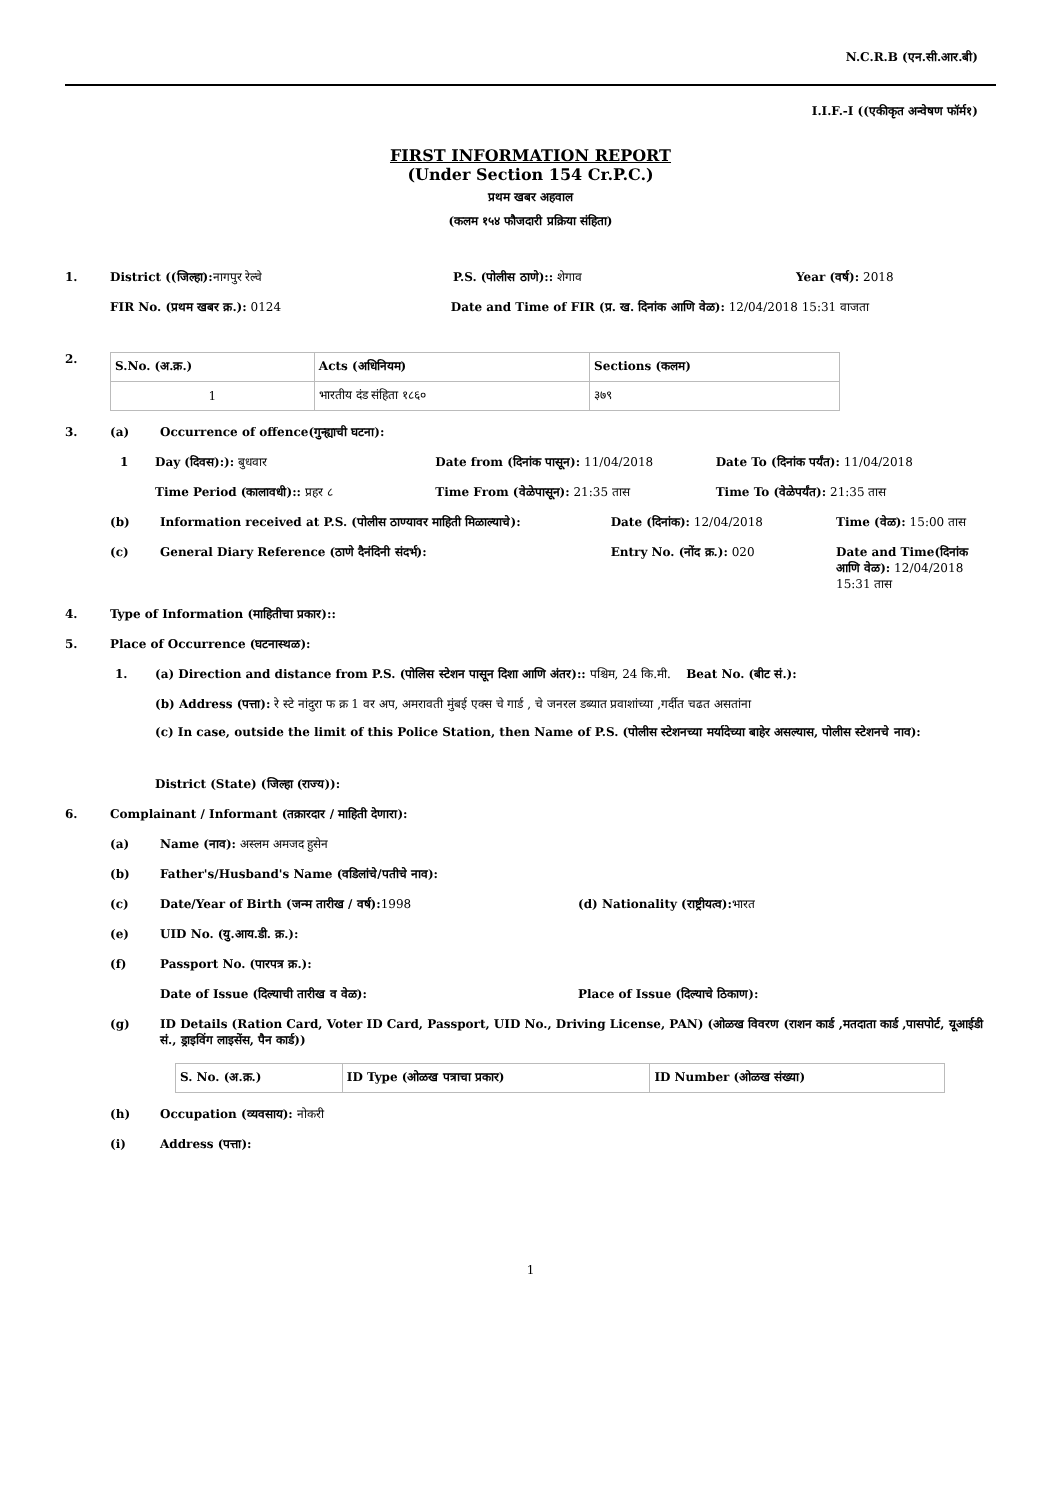N.C.R.B (एन.सी.आर.बी)
I.I.F.-I ((एकीकृत अन्वेषण फॉर्म१)
FIRST INFORMATION REPORT
(Under Section 154 Cr.P.C.)
प्रथम खबर अहवाल
(कलम १५४ फौजदारी प्रक्रिया संहिता)
1. District ((जिल्हा): नागपुर रेल्वे
P.S. (पोलीस ठाणे):: शेगाव Year (वर्ष): 2018
FIR No. (प्रथम खबर क्र.): 0124 Date and Time of FIR (प्र. ख. दिनांक आणि वेळ): 12/04/2018 15:31 वाजता
2.
| S.No. (अ.क्र.) | Acts (अधिनियम) | Sections (कलम) |
| --- | --- | --- |
| 1 | भारतीय दंड संहिता १८६० | ३७९ |
3. (a) Occurrence of offence(गुन्ह्याची घटना):
1 Day (दिवस):): बुधवार Date from (दिनांक पासून): 11/04/2018
Date To (दिनांक पर्यंत): 11/04/2018
Time Period (कालावधी):: प्रहर ८
Time From (वेळेपासून): 21:35 तास
Time To (वेळेपर्यंत): 21:35 तास
(b) Information received at P.S. (पोलीस ठाण्यावर माहिती मिळाल्याचे):
Date (दिनांक): 12/04/2018 Time (वेळ): 15:00 तास
(c) General Diary Reference (ठाणे दैनंदिनी संदर्भ):
Entry No. (नोंद क्र.): 020 Date and Time(दिनांक आणि वेळ): 12/04/2018 15:31 तास
4. Type of Information (माहितीचा प्रकार)::
5. Place of Occurrence (घटनास्थळ):
1. (a) Direction and distance from P.S. (पोलिस स्टेशन पासून दिशा आणि अंतर):: पश्चिम, 24 कि.मी. Beat No. (बीट सं.):
(b) Address (पत्ता): रे स्टे नांदुरा फ क्र 1 वर अप, अमरावती मुंबई एक्स चे गार्ड , चे जनरल डब्यात प्रवाशांच्या ,गर्दीत चढत असतांना
(c) In case, outside the limit of this Police Station, then Name of P.S. (पोलीस स्टेशनच्या मर्यादेच्या बाहेर असल्यास, पोलीस स्टेशनचे नाव):
District (State) (जिल्हा (राज्य)):
6. Complainant / Informant (तक्रारदार / माहिती देणारा):
(a) Name (नाव): अस्लम अमजद हुसेन
(b) Father's/Husband's Name (वडिलांचे/पतीचे नाव):
(c) Date/Year of Birth (जन्म तारीख / वर्ष): 1998
(d) Nationality (राष्ट्रीयत्व): भारत
(e) UID No. (यु.आय.डी. क्र.):
(f) Passport No. (पारपत्र क्र.):
Date of Issue (दिल्याची तारीख व वेळ):
Place of Issue (दिल्याचे ठिकाण):
(g) ID Details (Ration Card, Voter ID Card, Passport, UID No., Driving License, PAN) (ओळख विवरण (राशन कार्ड ,मतदाता कार्ड ,पासपोर्ट, यूआईडी सं., ड्राइविंग लाइसेंस, पैन कार्ड))
| S. No. (अ.क्र.) | ID Type (ओळख पत्राचा प्रकार) | ID Number (ओळख संख्या) |
| --- | --- | --- |
(h) Occupation (व्यवसाय): नोकरी
(i) Address (पत्ता):
1